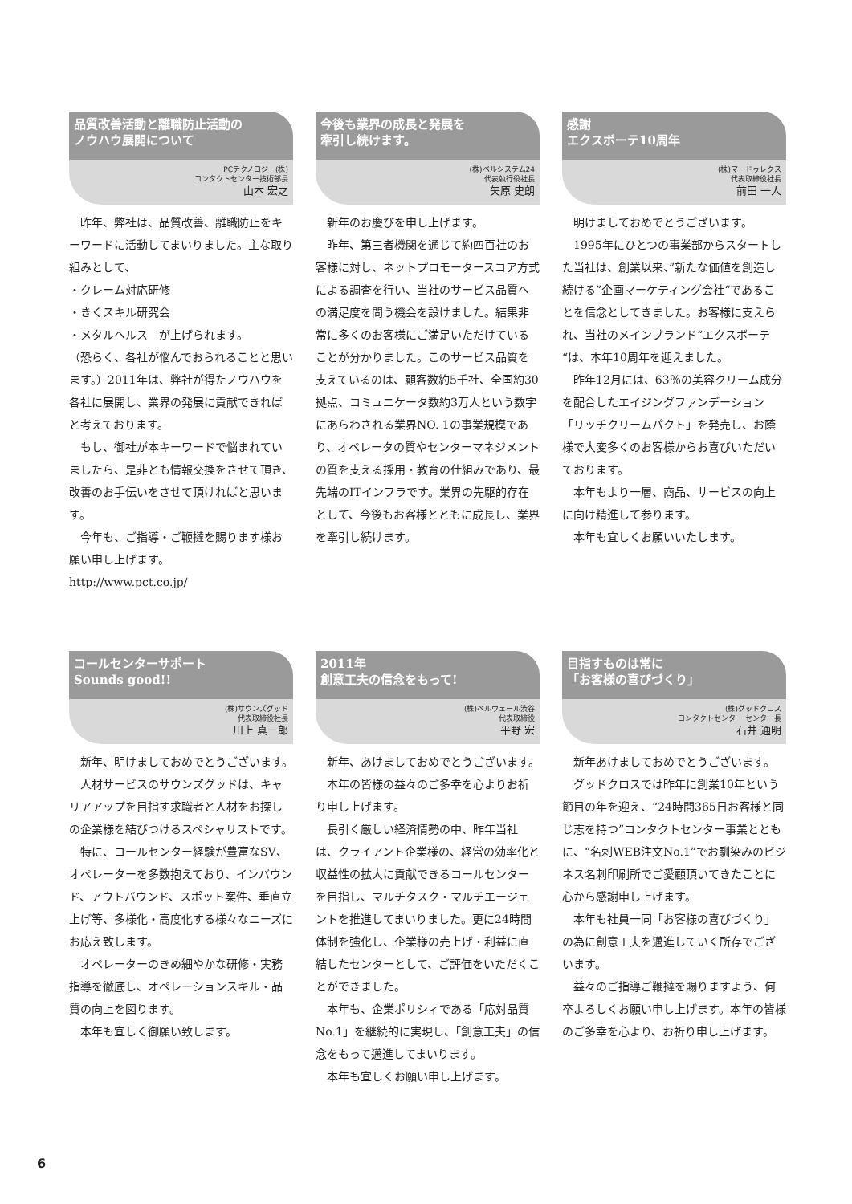品質改善活動と離職防止活動の
ノウハウ展開について
PCテクノロジー(株)
コンタクトセンター技術部長
山本 宏之
　昨年、弊社は、品質改善、離職防止をキーワードに活動してまいりました。主な取り組みとして、
・クレーム対応研修
・きくスキル研究会
・メタルヘルス　が上げられます。
（恐らく、各社が悩んでおられることと思います。）2011年は、弊社が得たノウハウを各社に展開し、業界の発展に貢献できればと考えております。
　もし、御社が本キーワードで悩まれていましたら、是非とも情報交換をさせて頂き、改善のお手伝いをさせて頂ければと思います。
　今年も、ご指導・ご鞭撻を賜ります様お願い申し上げます。
http://www.pct.co.jp/
今後も業界の成長と発展を
牽引し続けます。
(株)ベルシステム24
代表執行役社長
矢原 史朗
　新年のお慶びを申し上げます。
　昨年、第三者機関を通じて約四百社のお客様に対し、ネットプロモータースコア方式による調査を行い、当社のサービス品質への満足度を問う機会を設けました。結果非常に多くのお客様にご満足いただけていることが分かりました。このサービス品質を支えているのは、顧客数約5千社、全国約30拠点、コミュニケータ数約3万人という数字にあらわされる業界NO. 1の事業規模であり、オペレータの質やセンターマネジメントの質を支える採用・教育の仕組みであり、最先端のITインフラです。業界の先駆的存在として、今後もお客様とともに成長し、業界を牽引し続けます。
感謝
エクスボーテ10周年
(株)マードゥレクス
代表取締役社長
前田 一人
　明けましておめでとうございます。
　1995年にひとつの事業部からスタートした当社は、創業以来、”新たな価値を創造し続ける”企画マーケティング会社“であることを信念としてきました。お客様に支えられ、当社のメインブランド“エクスボーテ“は、本年10周年を迎えました。
　昨年12月には、63％の美容クリーム成分を配合したエイジングファンデーション「リッチクリームパクト」を発売し、お蔭様で大変多くのお客様からお喜びいただいております。
　本年もより一層、商品、サービスの向上に向け精進して参ります。
　本年も宜しくお願いいたします。
コールセンターサポート
Sounds good!!
(株)サウンズグッド
代表取締役社長
川上 真一郎
　新年、明けましておめでとうございます。
　人材サービスのサウンズグッドは、キャリアアップを目指す求職者と人材をお探しの企業様を結びつけるスペシャリストです。
　特に、コールセンター経験が豊富なSV、オペレーターを多数抱えており、インバウンド、アウトバウンド、スポット案件、垂直立上げ等、多様化・高度化する様々なニーズにお応え致します。
　オペレーターのきめ細やかな研修・実務指導を徹底し、オペレーションスキル・品質の向上を図ります。
　本年も宜しく御願い致します。
2011年
創意工夫の信念をもって!
(株)ベルウェール渋谷
代表取締役
平野 宏
　新年、あけましておめでとうございます。
　本年の皆様の益々のご多幸を心よりお祈り申し上げます。
　長引く厳しい経済情勢の中、昨年当社は、クライアント企業様の、経営の効率化と収益性の拡大に貢献できるコールセンターを目指し、マルチタスク・マルチエージェントを推進してまいりました。更に24時間体制を強化し、企業様の売上げ・利益に直結したセンターとして、ご評価をいただくことができました。
　本年も、企業ポリシィである「応対品質No.1」を継続的に実現し、「創意工夫」の信念をもって邁進してまいります。
　本年も宜しくお願い申し上げます。
目指すものは常に
「お客様の喜びづくり」
(株)グッドクロス
コンタクトセンター センター長
石井 通明
　新年あけましておめでとうございます。
　グッドクロスでは昨年に創業10年という節目の年を迎え、“24時間365日お客様と同じ志を持つ”コンタクトセンター事業とともに、“名刺WEB注文No.1”でお馴染みのビジネス名刺印刷所でご愛顧頂いてきたことに心から感謝申し上げます。
　本年も社員一同「お客様の喜びづくり」の為に創意工夫を邁進していく所存でございます。
　益々のご指導ご鞭撻を賜りますよう、何卒よろしくお願い申し上げます。本年の皆様のご多幸を心より、お祈り申し上げます。
6